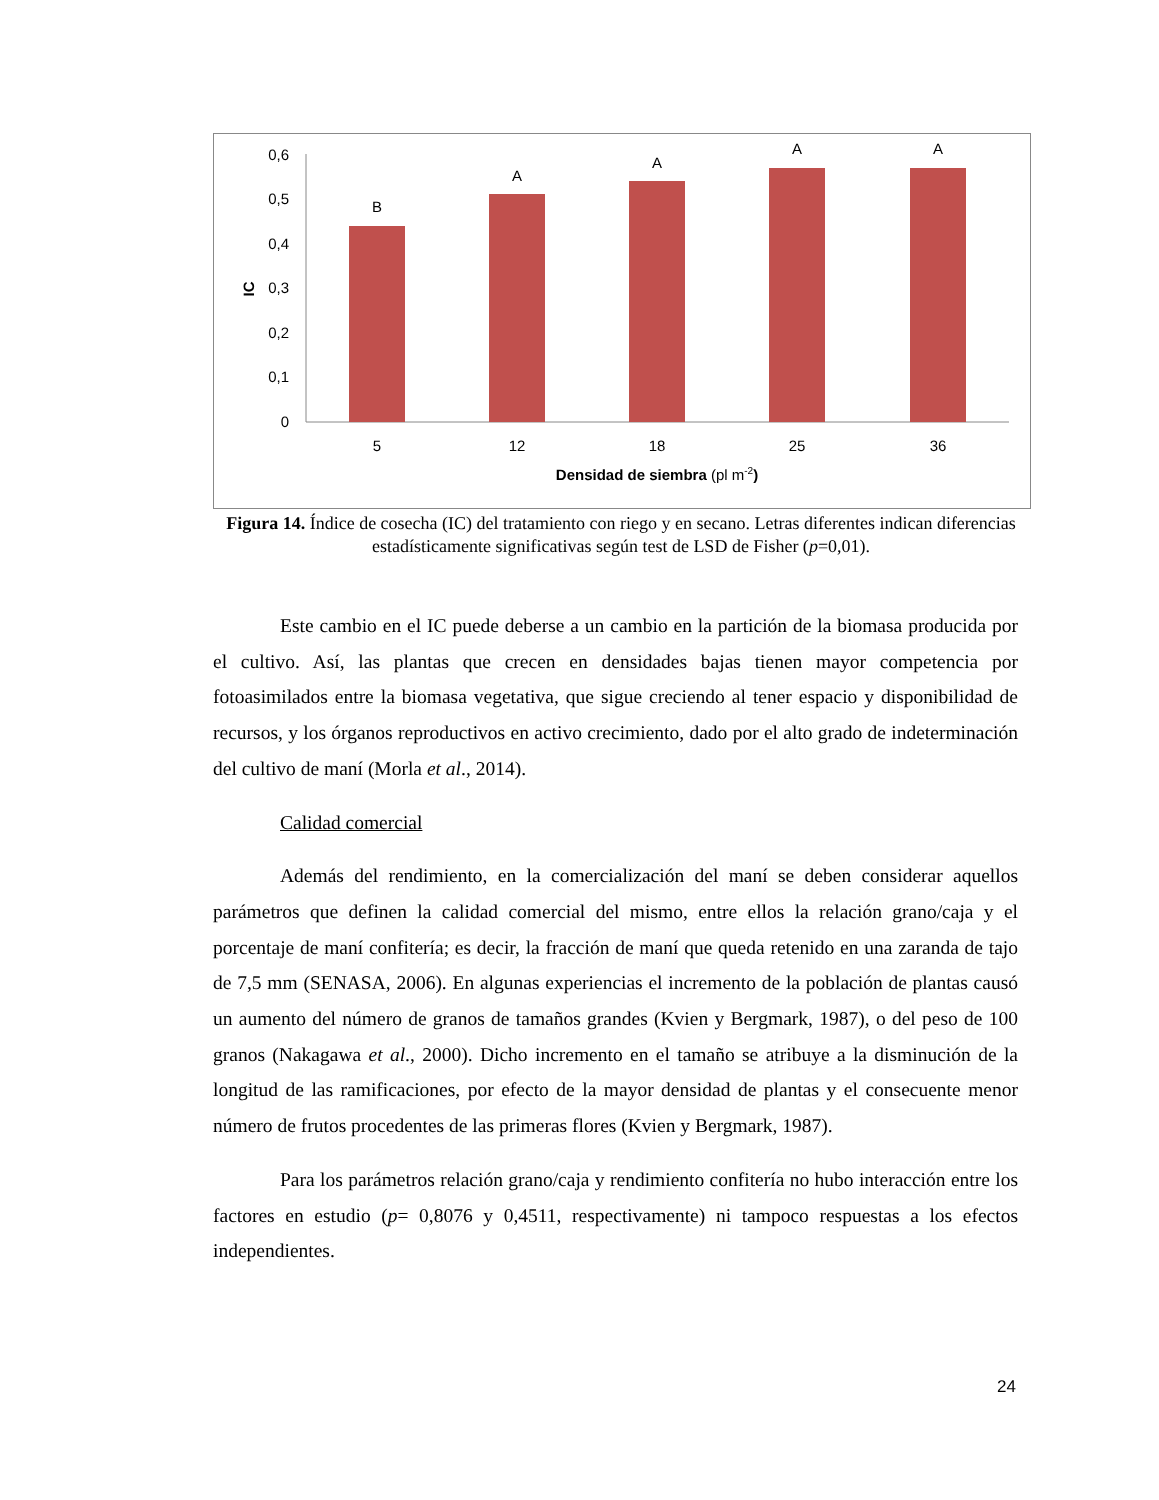0
0,1
0,2
0,3
0,4
0,5
0,6
IC
B
A
A
A
A
5
12
18
25
36
Densidad de siembra (pl m-2)
Figura 14. Índice de cosecha (IC) del tratamiento con riego y en secano. Letras diferentes indican diferencias estadísticamente significativas según test de LSD de Fisher (p=0,01).
Este cambio en el IC puede deberse a un cambio en la partición de la biomasa producida por el cultivo. Así, las plantas que crecen en densidades bajas tienen mayor competencia por fotoasimilados entre la biomasa vegetativa, que sigue creciendo al tener espacio y disponibilidad de recursos, y los órganos reproductivos en activo crecimiento, dado por el alto grado de indeterminación del cultivo de maní (Morla et al., 2014).
Calidad comercial
Además del rendimiento, en la comercialización del maní se deben considerar aquellos parámetros que definen la calidad comercial del mismo, entre ellos la relación grano/caja y el porcentaje de maní confitería; es decir, la fracción de maní que queda retenido en una zaranda de tajo de 7,5 mm (SENASA, 2006). En algunas experiencias el incremento de la población de plantas causó un aumento del número de granos de tamaños grandes (Kvien y Bergmark, 1987), o del peso de 100 granos (Nakagawa et al., 2000). Dicho incremento en el tamaño se atribuye a la disminución de la longitud de las ramificaciones, por efecto de la mayor densidad de plantas y el consecuente menor número de frutos procedentes de las primeras flores (Kvien y Bergmark, 1987).
Para los parámetros relación grano/caja y rendimiento confitería no hubo interacción entre los factores en estudio (p= 0,8076 y 0,4511, respectivamente) ni tampoco respuestas a los efectos independientes.
24